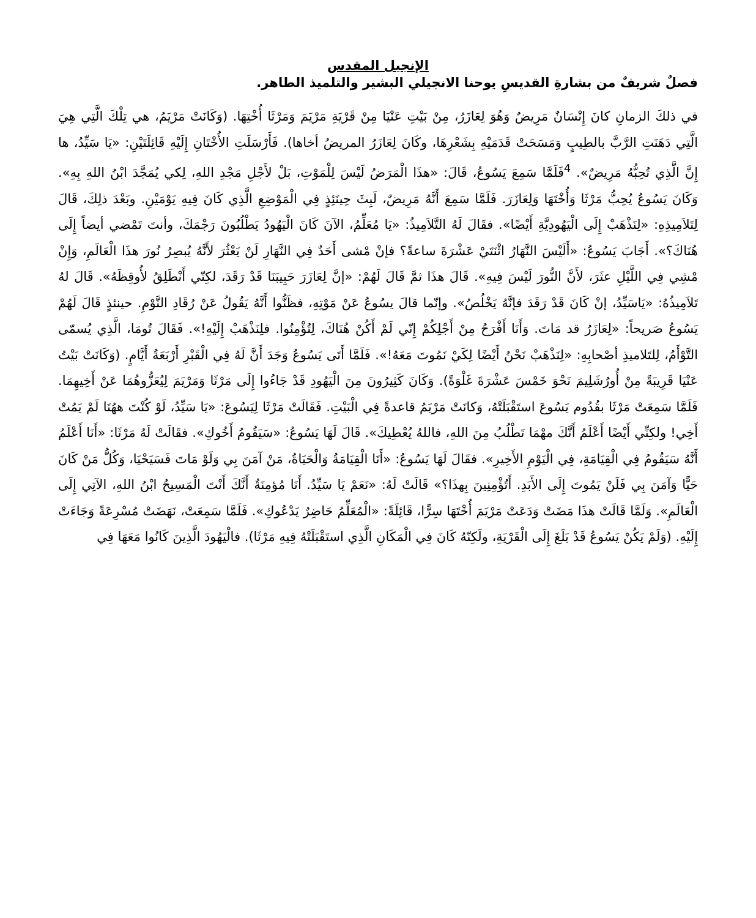الإنجيل المقدس
فصلٌ شريفٌ من بشارةِ القديسِ يوحنا الانجيلي البشير والتلميذ الطاهر.
في ذلكَ الزمانِ كانَ إِنْسَانٌ مَرِيضٌ وَهُوَ لِعَازَرُ، مِنْ بَيْتِ عَنْيَا مِنْ قَرْيَةِ مَرْيَمَ وَمَرْثَا أُخْتِهَا. (وَكَانَتْ مَرْيَمُ، هي تِلْكَ الَّتِي هِيَ الَّتِي دَهَنَتِ الرَّبَّ بالطِيبٍ وَمَسَحَتْ قَدَمَيْهِ بِشَعْرِهَا، وكَانَ لِعَازَرُ المريضُ أخاها). فَأَرْسَلَتِ الأُخْتَانِ إِلَيْهِ قَائِلَتَيْنِ: «يَا سَيِّدُ، ها إِنَّ الَّذِي تُحِبُّهُ مَرِيضٌ». <sup>4</sup>فَلَمَّا سَمِعَ يَسُوعُ، قَالَ: «هذَا الْمَرَضُ لَيْسَ لِلْمَوْتِ، بَلْ لأَجْلِ مَجْدِ اللهِ، لِكي يُمَجَّدَ ابْنُ اللهِ بِهِ». وَكَانَ يَسُوعُ يُحِبُّ مَرْثَا وَأُخْتَهَا وَلِعَازَرَ. فَلَمَّا سَمِعَ أَنَّهُ مَرِيضٌ، لَبِثَ حِينَئِذٍ فِي الْمَوْضِعِ الَّذِي كَانَ فِيهِ يَوْمَيْنِ. وبَعْدَ ذلِكَ، قَالَ لِتَلاَمِيذِهِ: «لِنَذْهَبْ إِلَى الْيَهُودِيَّةِ أَيْضًا». فقَالَ لَهُ التَّلاَمِيذُ: «يَا مُعَلِّمُ، الآنَ كَانَ الْيَهُودُ يَطْلُبُونَ رَجْمَكَ، وأنتَ تَمْضي أيضاً إِلَى هُنَاكَ؟». أَجَابَ يَسُوعُ: «أَلَيْسَ النَّهَارُ اثْنَتَيْ عَشْرَةَ ساعةً؟ فإنْ مْشى أَحَدٌ فِي النَّهَارِ لَنْ يَعْثُرَ لأَنَّهُ يُبصِرُ نُورَ هذَا الْعَالَمِ، وَإِنْ مْشِي فِي اللَّيْلِ عثَرَ، لأَنَّ النُّورَ لَيْسَ فِيهِ». قَالَ هذَا ثمَّ قَالَ لَهُمْ: «إنَّ لِعَازَرَ حَبِيبَنَا قَدْ رَقَدَ، لكِنّي أَنْطَلِقُ لأُوقِظَهُ». قَالَ لهُ تَلاَمِيذُهُ: «يَاسَيِّدُ، إنْ كَانَ قَدْ رَقَدَ فإنَّهُ يَخْلُصُ». وإنّما قالَ يسُوعُ عَنْ مَوْتِهِ، فظَنُّوا أَنَّهُ يَقُولُ عَنْ رُقَادِ النَّوْمِ. حينئذٍ قَالَ لَهُمْ يَسُوعُ صَريحاً: «لِعَازَرُ قد مَاتَ. وَأَنَا أَفْرَحُ مِنْ أَجْلِكُمْ إِنّي لَمْ أَكُنْ هُنَاكَ، لِتُؤْمِنُوا. فلِنَذْهَبْ إِلَيْهِ!». فَقَالَ تُومَا، الَّذِي يُسمّى التَّوْأَمُ، لِلتَلاميذِ أصْحابِهِ: «لِنَذْهَبْ نَحْنُ أَيْضًا لِكَيْ نَمُوتَ مَعَهُ!». فَلَمَّا أَتَى يَسُوعُ وَجَدَ أَنَّ لَهُ فِي الْقَبْرِ أَرْبَعَةُ أَيَّامٍ. (وَكَانَتْ بَيْتُ عَنْيَا قَرِيبَةً مِنْ أُورُشَلِيمَ نَحْوَ خَمْسَ عَشْرَةَ غَلْوَةً). وَكَانَ كَثِيرُونَ مِنَ الْيَهُودِ قَدْ جَاءُوا إِلَى مَرْثَا وَمَرْيَمَ لِيُعَزُّوهُمَا عَنْ أَخِيهِمَا. فَلَمَّا سَمِعَتْ مَرْثَا بقُدُوم يَسُوعَ استَقْبَلَتْهُ، وَكانَتْ مَرْيَمُ قاعدةً فِي الْبَيْتِ. فَقَالَتْ مَرْثَا لِيَسُوعَ: «يَا سَيِّدُ، لَوْ كُنْتَ ههُنَا لَمْ يَمُتْ أَخِي! ولكِنِّي أَيْضًا أَعْلَمُ أَنَّكَ مهْمَا تَطْلُبُ مِنَ اللهِ، فاللهُ يُعْطِيكَ». قَالَ لَهَا يَسُوعُ: «سَيَقُومُ أَخُوكِ». فقَالَتْ لَهُ مَرْثَا: «أَنَا أَعْلَمُ أَنَّهُ سَيَقُومُ فِي الْقِيَامَةِ، فِي الْيَوْمِ الأَخِيرِ». فقَالَ لَهَا يَسُوعُ: «أَنَا الْقِيَامَةُ وَالْحَيَاةُ، مَنْ آمَنَ بِي وَلَوْ مَاتَ فَسَيَحْيَا، وَكُلُّ مَنْ كَانَ حَيًّا وَآمَنَ بِي فَلَنْ يَمُوتَ إِلَى الأَبَدِ. أَتُؤْمِنِينَ بِهذَا؟» قَالَتْ لَهُ: «نَعَمْ يَا سَيِّدُ. أَنَا مُؤمِنَةٌ أَنَّكَ أَنْتَ الْمَسِيحُ ابْنُ اللهِ، الآتِي إِلَى الْعَالَمِ». وَلَمَّا قَالَتْ هذَا مَضَتْ وَدَعَتْ مَرْيَمَ أُخْتَهَا سِرًّا، قَائِلَةً: «الْمُعَلِّمُ حَاضِرٌ يَدْعُوكِ». فَلَمَّا سَمِعَتْ، نَهَضَتْ مُسْرِعَةً وَجَاءَتْ إِلَيْهِ. (وَلَمْ يَكُنْ يَسُوعُ قَدْ بَلَغَ إِلَى الْقَرْيَةِ، ولَكِنّهُ كَانَ فِي الْمَكَانِ الَّذِي استَقْبَلَتْهُ فِيهِ مَرْثَا). فالْيَهُودَ الَّذِينَ كَانُوا مَعَهَا فِي